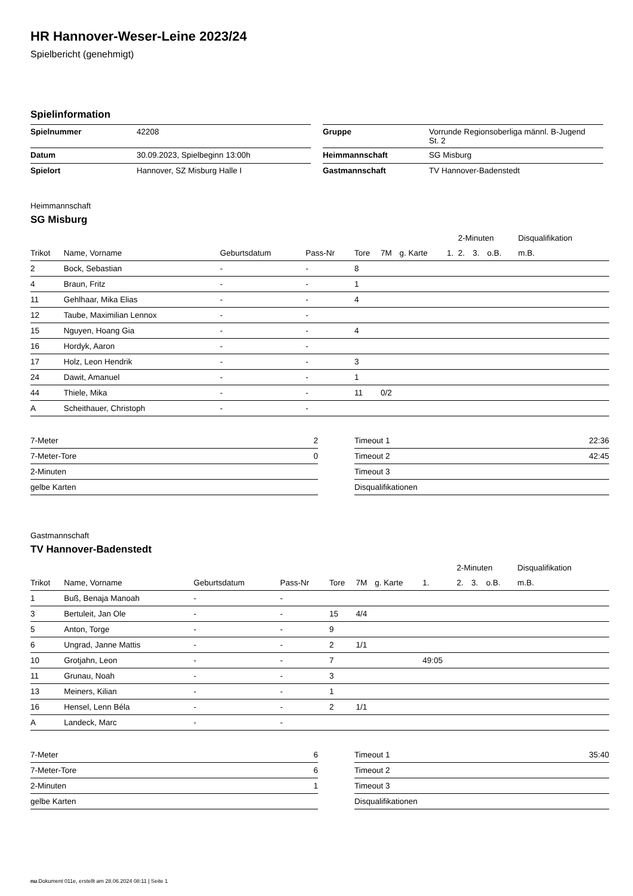HR Hannover-Weser-Leine 2023/24
Spielbericht (genehmigt)
Spielinformation
| Spielnummer | 42208 |
| Datum | 30.09.2023, Spielbeginn 13:00h |
| Spielort | Hannover, SZ Misburg Halle I |
| Gruppe | Vorrunde Regionsoberliga männl. B-Jugend St. 2 |
| Heimmannschaft | SG Misburg |
| Gastmannschaft | TV Hannover-Badenstedt |
Heimmannschaft
SG Misburg
| | | | | | | | | 2-Minuten | | | Disqualifikation |
| --- | --- | --- | --- | --- | --- | --- | --- | --- | --- | --- | --- |
| Trikot | Name, Vorname | Geburtsdatum | Pass-Nr | Tore | 7M | g. Karte | 1. | 2. | 3. | o.B. | m.B. |
| 2 | Bock, Sebastian | - | - | 8 | | | | | | | |
| 4 | Braun, Fritz | - | - | 1 | | | | | | | |
| 11 | Gehlhaar, Mika Elias | - | - | 4 | | | | | | | |
| 12 | Taube, Maximilian Lennox | - | - | | | | | | | | |
| 15 | Nguyen, Hoang Gia | - | - | 4 | | | | | | | |
| 16 | Hordyk, Aaron | - | - | | | | | | | | |
| 17 | Holz, Leon Hendrik | - | - | 3 | | | | | | | |
| 24 | Dawit, Amanuel | - | - | 1 | | | | | | | |
| 44 | Thiele, Mika | - | - | 11 | 0/2 | | | | | | |
| A | Scheithauer, Christoph | - | - | | | | | | | | |
| 7-Meter | 2 |
| 7-Meter-Tore | 0 |
| 2-Minuten | |
| gelbe Karten | |
| Timeout 1 | 22:36 |
| Timeout 2 | 42:45 |
| Timeout 3 | |
| Disqualifikationen | |
Gastmannschaft
TV Hannover-Badenstedt
| | | | | | | | | 2-Minuten | | | Disqualifikation |
| --- | --- | --- | --- | --- | --- | --- | --- | --- | --- | --- | --- |
| Trikot | Name, Vorname | Geburtsdatum | Pass-Nr | Tore | 7M | g. Karte | 1. | 2. | 3. | o.B. | m.B. |
| 1 | Buß, Benaja Manoah | - | - | | | | | | | | |
| 3 | Bertuleit, Jan Ole | - | - | 15 | 4/4 | | | | | | |
| 5 | Anton, Torge | - | - | 9 | | | | | | | |
| 6 | Ungrad, Janne Mattis | - | - | 2 | 1/1 | | | | | | |
| 10 | Grotjahn, Leon | - | - | 7 | | | 49:05 | | | | |
| 11 | Grunau, Noah | - | - | 3 | | | | | | | |
| 13 | Meiners, Kilian | - | - | 1 | | | | | | | |
| 16 | Hensel, Lenn Béla | - | - | 2 | 1/1 | | | | | | |
| A | Landeck, Marc | - | - | | | | | | | | |
| 7-Meter | 6 |
| 7-Meter-Tore | 6 |
| 2-Minuten | 1 |
| gelbe Karten | |
| Timeout 1 | 35:40 |
| Timeout 2 | |
| Timeout 3 | |
| Disqualifikationen | |
nu.Dokument 011e, erstellt am 28.06.2024 08:11 | Seite 1